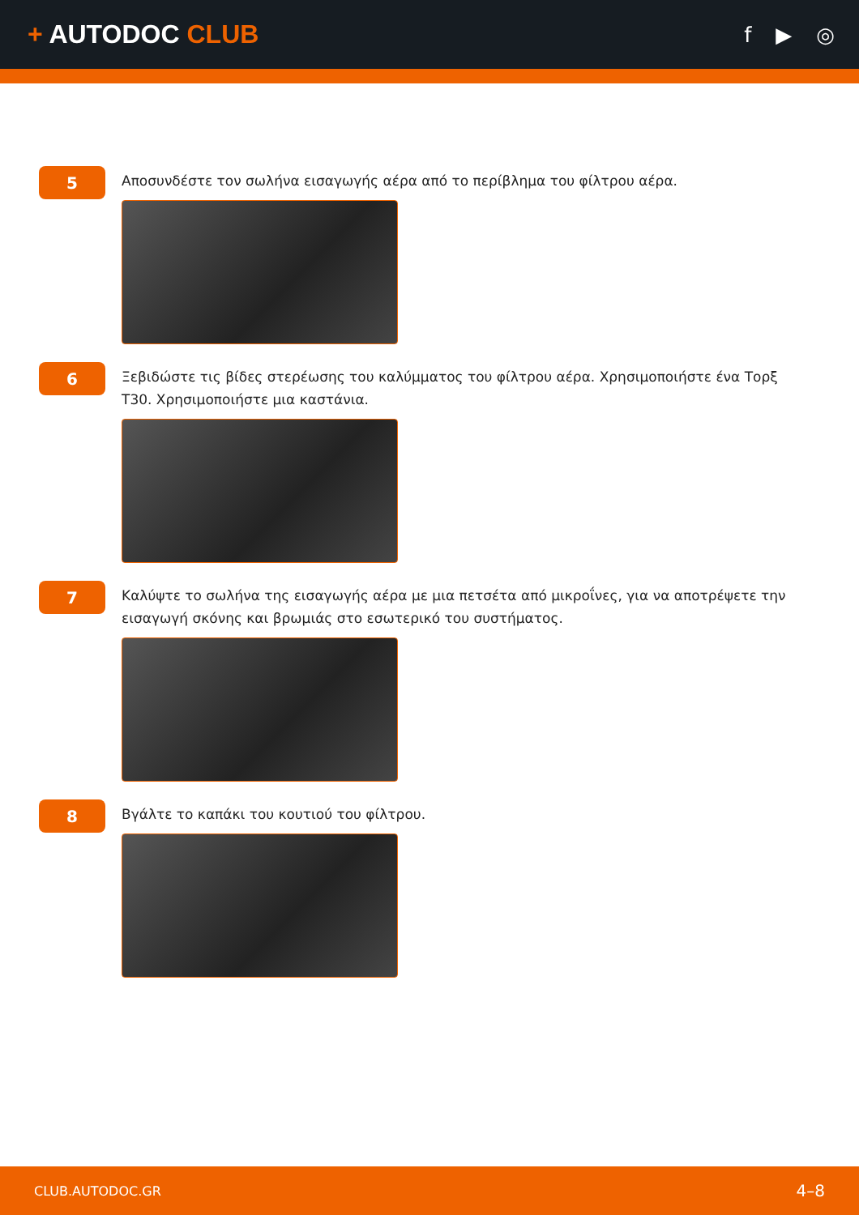+ AUTODOC CLUB
f ▶ ◎
5
Αποσυνδέστε τον σωλήνα εισαγωγής αέρα από το περίβλημα του φίλτρου αέρα.
6
Ξεβιδώστε τις βίδες στερέωσης του καλύμματος του φίλτρου αέρα. Χρησιμοποιήστε ένα Τορξ T30. Χρησιμοποιήστε μια καστάνια.
7
Καλύψτε το σωλήνα της εισαγωγής αέρα με μια πετσέτα από μικροΐνες, για να αποτρέψετε την εισαγωγή σκόνης και βρωμιάς στο εσωτερικό του συστήματος.
8
Βγάλτε το καπάκι του κουτιού του φίλτρου.
CLUB.AUTODOC.GR 4–8